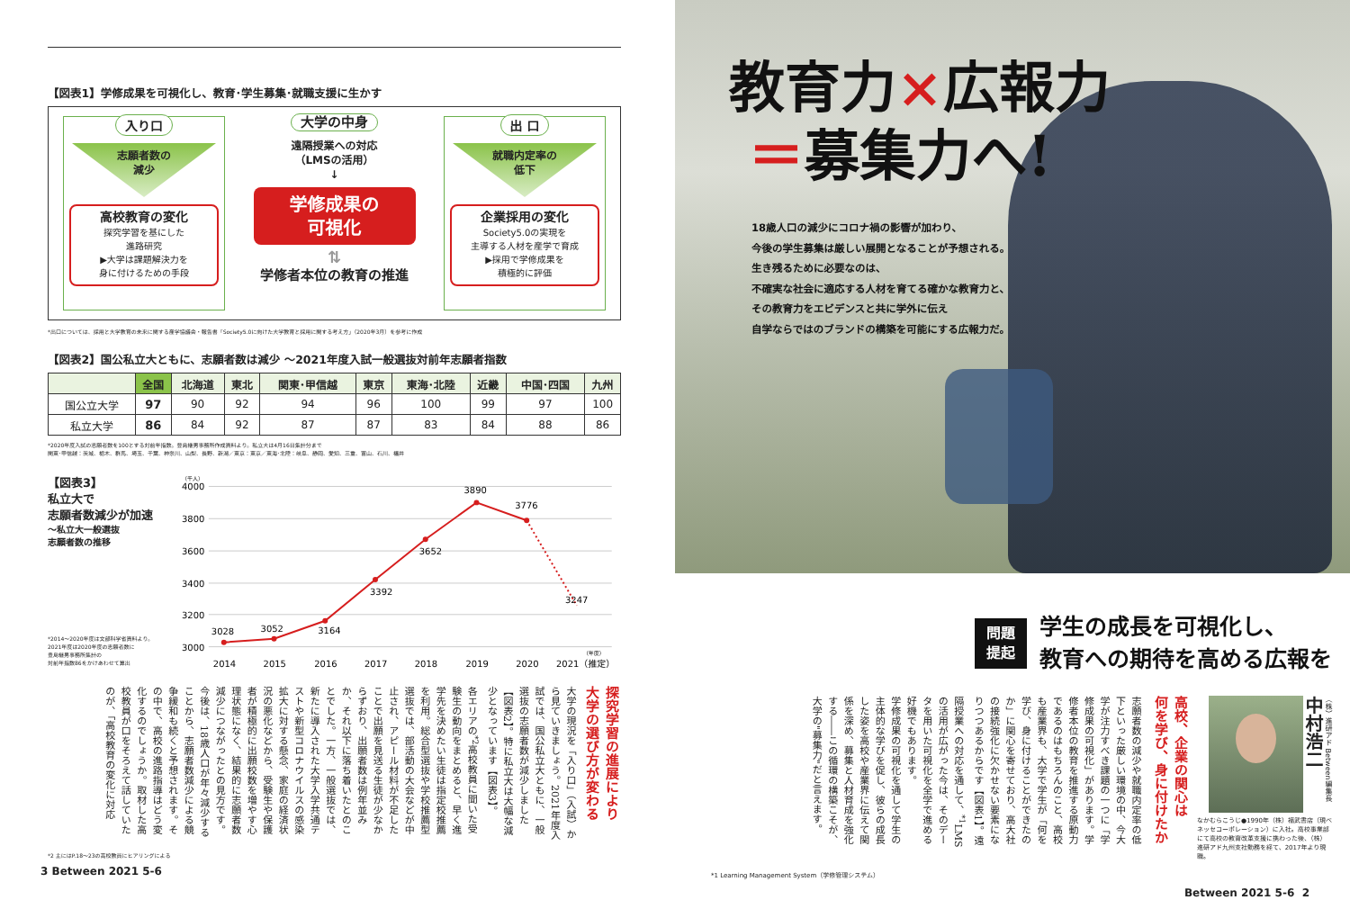教育力×広報力
＝募集力へ!
18歳人口の減少にコロナ禍の影響が加わり、
今後の学生募集は厳しい展開となることが予想される。
生き残るために必要なのは、
不確実な社会に適応する人材を育てる確かな教育力と、
その教育力をエビデンスと共に学外に伝え
自学ならではのブランドの構築を可能にする広報力だ。
問題
提起
学生の成長を可視化し、
教育への期待を高める広報を
（株）進研アド Between編集長
中村浩二
なかむらこうじ●1990年（株）福武書店（現ベネッセコーポレーション）に入社。高校事業部にて高校の教育改革支援に携わった後、（株）進研アド九州支社勤務を経て、2017年より現職。
高校、企業の関心は
何を学び、身に付けたか
志願者数の減少や就職内定率の低下といった厳しい環境の中、今大学が注力すべき課題の一つに「学修成果の可視化」があります。学修者本位の教育を推進する原動力であるのはもちろんのこと、高校も産業界も、大学で学生が「何を学び、身に付けることができたのか」に関心を寄せており、高大社の接続強化に欠かせない要素になりつつあるからです【図表1】。遠隔授業への対応を通して、<sup>*1</sup>LMSの活用が広がった今は、そのデータを用いた可視化を全学で進める好機でもあります。
学修成果の可視化を通して学生の主体的な学びを促し、彼らの成長した姿を高校や産業界に伝えて関係を深め、募集と人材育成を強化する――この循環の構築こそが、大学の"募集力"だと言えます。
*1 Learning Management System（学修管理システム）
Between 2021 5-6 2
【図表1】学修成果を可視化し、教育･学生募集･就職支援に生かす
入り口
志願者数の
減少
高校教育の変化
探究学習を基にした
進路研究
▶大学は課題解決力を
身に付けるための手段
大学の中身
遠隔授業への対応
（LMSの活用）
↓
学修成果の
可視化
⇅
学修者本位の教育の推進
出 口
就職内定率の
低下
企業採用の変化
Society5.0の実現を
主導する人材を産学で育成
▶採用で学修成果を
積極的に評価
*出口については、採用と大学教育の未来に関する産学協議会・報告書「Society5.0に向けた大学教育と採用に関する考え方」（2020年3月）を参考に作成
【図表2】国公私立大ともに、志願者数は減少 ～2021年度入試一般選抜対前年志願者指数
| | 全国 | 北海道 | 東北 | 関東･甲信越 | 東京 | 東海･北陸 | 近畿 | 中国･四国 | 九州 |
| --- | --- | --- | --- | --- | --- | --- | --- | --- | --- |
| 国公立大学 | 97 | 90 | 92 | 94 | 96 | 100 | 99 | 97 | 100 |
| 私立大学 | 86 | 84 | 92 | 87 | 87 | 83 | 84 | 88 | 86 |
*2020年度入試の志願者数を100とする対前年指数。豊島継男事務所作成資料より。私立大は4月16日集計分まで
関東･甲信越：茨城、栃木、群馬、埼玉、千葉、神奈川、山梨、長野、新潟／東京：東京／東海･北陸：岐阜、静岡、愛知、三重、富山、石川、福井
【図表3】
私立大で
志願者数減少が加速
～私立大一般選抜
志願者数の推移
*2014～2020年度は文部科学省資料より。
2021年度は2020年度の志願者数に
豊島継男事務所集計の
対前年指数86をかけあわせて算出
（千人）
4000
3800
3600
3400
3200
3000
3028
3052
3164
3392
3652
3890
3776
3247
2014
2015
2016
2017
2018
2019
2020
2021（推定）
（年度）
探究学習の進展により
大学の選び方が変わる
大学の現況を「入り口」（入試）から見ていきましょう。2021年度入試では、国公私立大ともに、一般選抜の志願者数が減少しました【図表2】。特に私立大は大幅な減少となっています【図表3】。
各エリアの<sup>*2</sup>高校教員に聞いた受験生の動向をまとめると、早く進学先を決めたい生徒は指定校推薦を利用。総合型選抜や学校推薦型選抜では、部活動の大会などが中止され、アピール材料が不足したことで出願を見送る生徒が少なからずおり、出願者数は例年並みか、それ以下に落ち着いたとのことでした。一方、一般選抜では、新たに導入された大学入学共通テストや新型コロナウイルスの感染拡大に対する懸念、家庭の経済状況の悪化などから、受験生や保護者が積極的に出願校数を増やす心理状態になく、結果的に志願者数減少につながったとの見方です。
今後は、18歳人口が年々減少することから、志願者数減少による競争緩和も続くと予想されます。その中で、高校の進路指導はどう変化するのでしょうか。取材した高校教員が口をそろえて話していたのが、「高校教育の変化に対応
*2 主にはP.18～23の高校教員にヒアリングによる
3 Between 2021 5-6